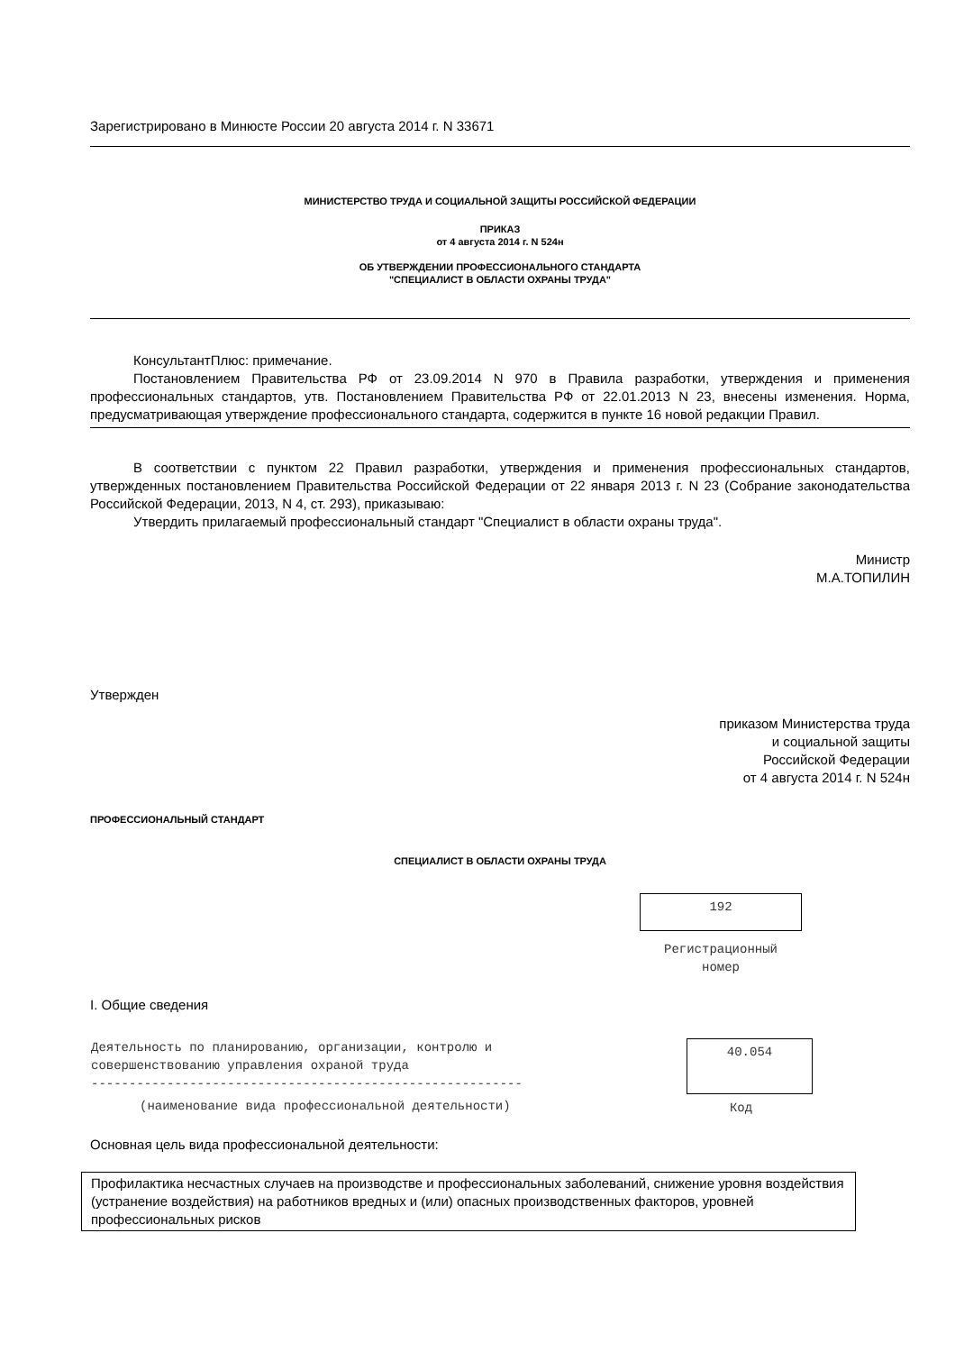Зарегистрировано в Минюсте России 20 августа 2014 г. N 33671
МИНИСТЕРСТВО ТРУДА И СОЦИАЛЬНОЙ ЗАЩИТЫ РОССИЙСКОЙ ФЕДЕРАЦИИ
ПРИКАЗ
от 4 августа 2014 г. N 524н
ОБ УТВЕРЖДЕНИИ ПРОФЕССИОНАЛЬНОГО СТАНДАРТА
"СПЕЦИАЛИСТ В ОБЛАСТИ ОХРАНЫ ТРУДА"
КонсультантПлюс: примечание.
Постановлением Правительства РФ от 23.09.2014 N 970 в Правила разработки, утверждения и применения профессиональных стандартов, утв. Постановлением Правительства РФ от 22.01.2013 N 23, внесены изменения. Норма, предусматривающая утверждение профессионального стандарта, содержится в пункте 16 новой редакции Правил.
В соответствии с пунктом 22 Правил разработки, утверждения и применения профессиональных стандартов, утвержденных постановлением Правительства Российской Федерации от 22 января 2013 г. N 23 (Собрание законодательства Российской Федерации, 2013, N 4, ст. 293), приказываю:
Утвердить прилагаемый профессиональный стандарт "Специалист в области охраны труда".
Министр
М.А.ТОПИЛИН
Утвержден
приказом Министерства труда
и социальной защиты
Российской Федерации
от 4 августа 2014 г. N 524н
ПРОФЕССИОНАЛЬНЫЙ СТАНДАРТ
СПЕЦИАЛИСТ В ОБЛАСТИ ОХРАНЫ ТРУДА
192
Регистрационный
номер
I. Общие сведения
| Деятельность по планированию, организации, контролю и совершенствованию управления охраной труда --------------------------------------------------------- | 40.054 |
| (наименование вида профессиональной деятельности) | Код |
Основная цель вида профессиональной деятельности:
| Профилактика несчастных случаев на производстве и профессиональных заболеваний, снижение уровня воздействия (устранение воздействия) на работников вредных и (или) опасных производственных факторов, уровней профессиональных рисков |